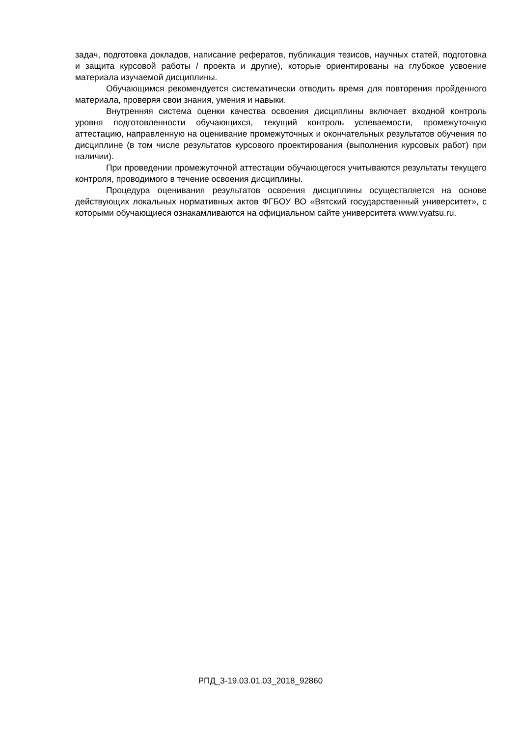задач, подготовка докладов, написание рефератов, публикация тезисов, научных статей, подготовка и защита курсовой работы / проекта и другие), которые ориентированы на глубокое усвоение материала изучаемой дисциплины.
Обучающимся рекомендуется систематически отводить время для повторения пройденного материала, проверяя свои знания, умения и навыки.
Внутренняя система оценки качества освоения дисциплины включает входной контроль уровня подготовленности обучающихся, текущий контроль успеваемости, промежуточную аттестацию, направленную на оценивание промежуточных и окончательных результатов обучения по дисциплине (в том числе результатов курсового проектирования (выполнения курсовых работ) при наличии).
При проведении промежуточной аттестации обучающегося учитываются результаты текущего контроля, проводимого в течение освоения дисциплины.
Процедура оценивания результатов освоения дисциплины осуществляется на основе действующих локальных нормативных актов ФГБОУ ВО «Вятский государственный университет», с которыми обучающиеся ознакамливаются на официальном сайте университета www.vyatsu.ru.
РПД_3-19.03.01.03_2018_92860